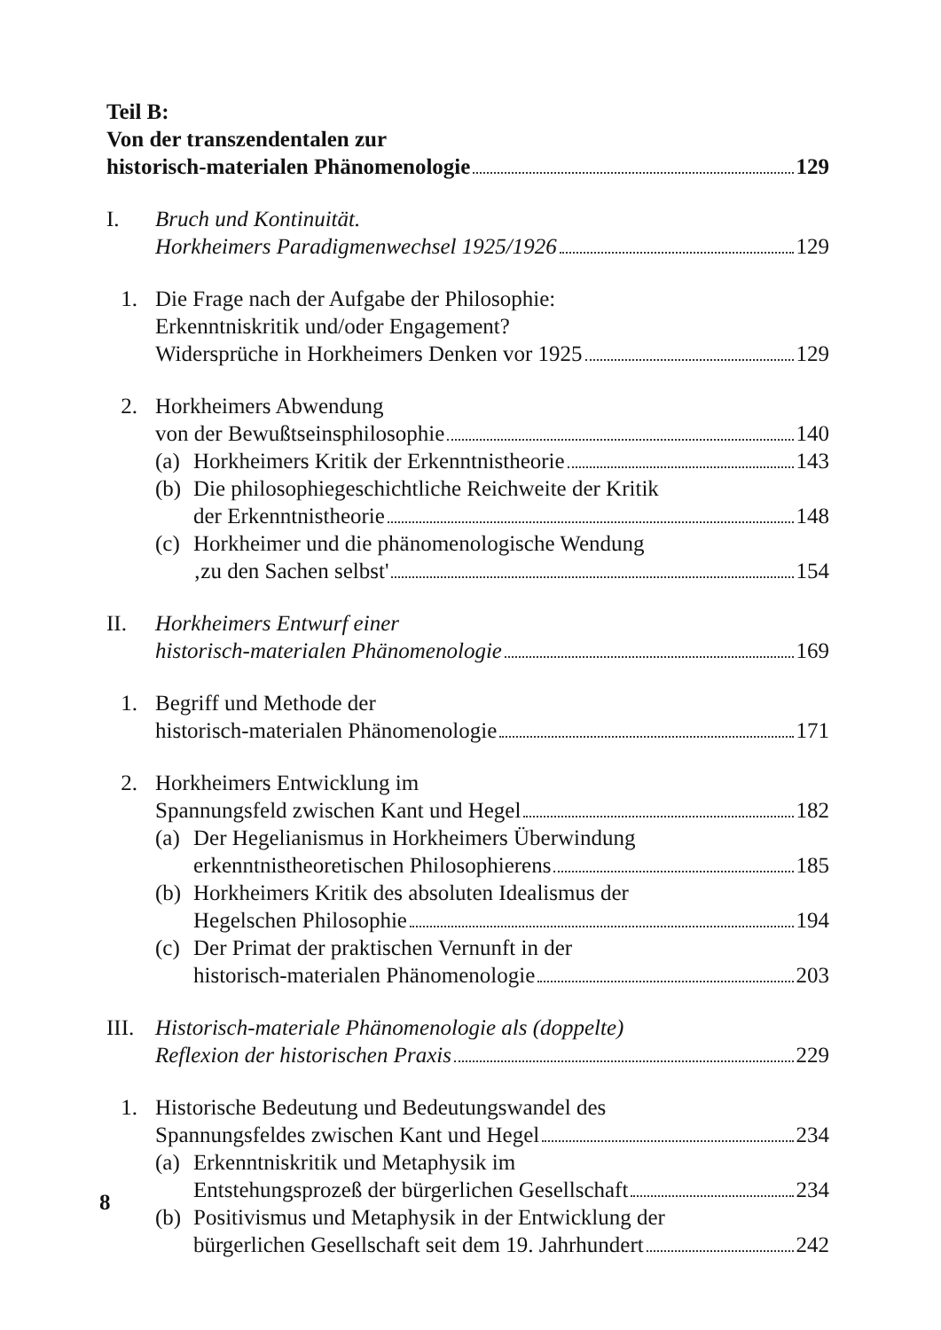Teil B:
Von der transzendentalen zur
historisch-materialen Phänomenologie 129
I. Bruch und Kontinuität.
Horkheimers Paradigmenwechsel 1925/1926 129
1. Die Frage nach der Aufgabe der Philosophie:
Erkenntniskritik und/oder Engagement?
Widersprüche in Horkheimers Denken vor 1925 129
2. Horkheimers Abwendung
von der Bewußtseinsphilosophie 140
(a)
Horkheimers Kritik der Erkenntnistheorie 143
(b)
Die philosophiegeschichtliche Reichweite der Kritik
der Erkenntnistheorie 148
(c)
Horkheimer und die phänomenologische Wendung
‚zu den Sachen selbst' 154
II. Horkheimers Entwurf einer
historisch-materialen Phänomenologie 169
1. Begriff und Methode der
historisch-materialen Phänomenologie 171
2. Horkheimers Entwicklung im
Spannungsfeld zwischen Kant und Hegel 182
(a)
Der Hegelianismus in Horkheimers Überwindung
erkenntnistheoretischen Philosophierens 185
(b)
Horkheimers Kritik des absoluten Idealismus der
Hegelschen Philosophie 194
(c)
Der Primat der praktischen Vernunft in der
historisch-materialen Phänomenologie 203
III.
Historisch-materiale Phänomenologie als (doppelte)
Reflexion der historischen Praxis 229
1. Historische Bedeutung und Bedeutungswandel des
Spannungsfeldes zwischen Kant und Hegel 234
(a)
Erkenntniskritik und Metaphysik im
Entstehungsprozeß der bürgerlichen Gesellschaft 234
(b)
Positivismus und Metaphysik in der Entwicklung der
bürgerlichen Gesellschaft seit dem 19. Jahrhundert 242
8